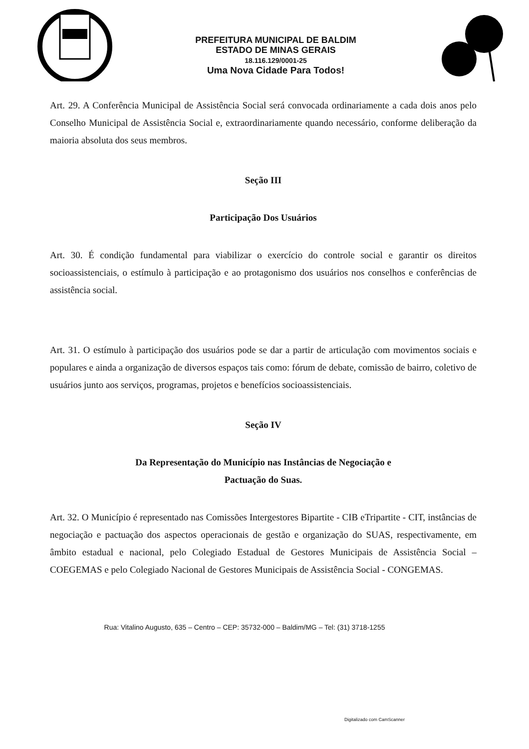PREFEITURA MUNICIPAL DE BALDIM
ESTADO DE MINAS GERAIS
18.116.129/0001-25
Uma Nova Cidade Para Todos!
Art. 29. A Conferência Municipal de Assistência Social será convocada ordinariamente a cada dois anos pelo Conselho Municipal de Assistência Social e, extraordinariamente quando necessário, conforme deliberação da maioria absoluta dos seus membros.
Seção III
Participação Dos Usuários
Art. 30. É condição fundamental para viabilizar o exercício do controle social e garantir os direitos socioassistenciais, o estímulo à participação e ao protagonismo dos usuários nos conselhos e conferências de assistência social.
Art. 31. O estímulo à participação dos usuários pode se dar a partir de articulação com movimentos sociais e populares e ainda a organização de diversos espaços tais como: fórum de debate, comissão de bairro, coletivo de usuários junto aos serviços, programas, projetos e benefícios socioassistenciais.
Seção IV
Da Representação do Município nas Instâncias de Negociação e
Pactuação do Suas.
Art. 32. O Município é representado nas Comissões Intergestores Bipartite - CIB eTripartite - CIT, instâncias de negociação e pactuação dos aspectos operacionais de gestão e organização do SUAS, respectivamente, em âmbito estadual e nacional, pelo Colegiado Estadual de Gestores Municipais de Assistência Social – COEGEMAS e pelo Colegiado Nacional de Gestores Municipais de Assistência Social - CONGEMAS.
Rua: Vitalino Augusto, 635 – Centro – CEP: 35732-000 – Baldim/MG – Tel: (31) 3718-1255
Digitalizado com CamScanner